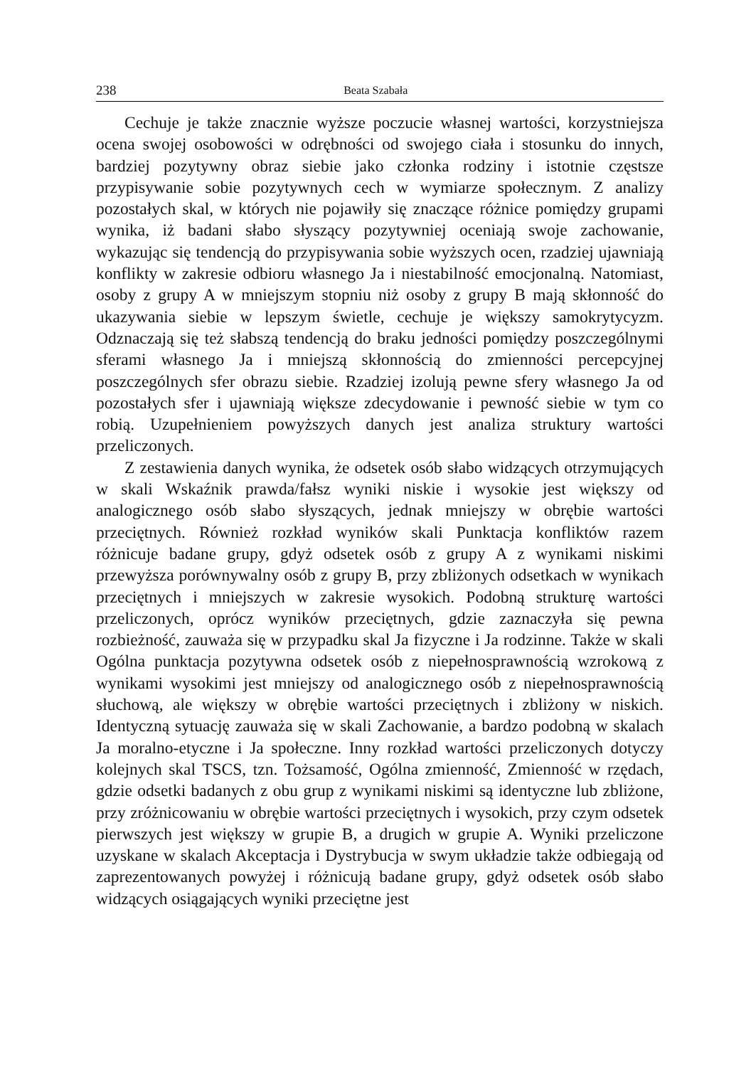238 Beata Szabała
Cechuje je także znacznie wyższe poczucie własnej wartości, korzystniejsza ocena swojej osobowości w odrębności od swojego ciała i stosunku do innych, bardziej pozytywny obraz siebie jako członka rodziny i istotnie częstsze przypisywanie sobie pozytywnych cech w wymiarze społecznym. Z analizy pozostałych skal, w których nie pojawiły się znaczące różnice pomiędzy grupami wynika, iż badani słabo słyszący pozytywniej oceniają swoje zachowanie, wykazując się tendencją do przypisywania sobie wyższych ocen, rzadziej ujawniają konflikty w zakresie odbioru własnego Ja i niestabilność emocjonalną. Natomiast, osoby z grupy A w mniejszym stopniu niż osoby z grupy B mają skłonność do ukazywania siebie w lepszym świetle, cechuje je większy samokrytycyzm. Odznaczają się też słabszą tendencją do braku jedności pomiędzy poszczególnymi sferami własnego Ja i mniejszą skłonnością do zmienności percepcyjnej poszczególnych sfer obrazu siebie. Rzadziej izolują pewne sfery własnego Ja od pozostałych sfer i ujawniają większe zdecydowanie i pewność siebie w tym co robią. Uzupełnieniem powyższych danych jest analiza struktury wartości przeliczonych.
Z zestawienia danych wynika, że odsetek osób słabo widzących otrzymujących w skali Wskaźnik prawda/fałsz wyniki niskie i wysokie jest większy od analogicznego osób słabo słyszących, jednak mniejszy w obrębie wartości przeciętnych. Również rozkład wyników skali Punktacja konfliktów razem różnicuje badane grupy, gdyż odsetek osób z grupy A z wynikami niskimi przewyższa porównywalny osób z grupy B, przy zbliżonych odsetkach w wynikach przeciętnych i mniejszych w zakresie wysokich. Podobną strukturę wartości przeliczonych, oprócz wyników przeciętnych, gdzie zaznaczyła się pewna rozbieżność, zauważa się w przypadku skal Ja fizyczne i Ja rodzinne. Także w skali Ogólna punktacja pozytywna odsetek osób z niepełnosprawnością wzrokową z wynikami wysokimi jest mniejszy od analogicznego osób z niepełnosprawnością słuchową, ale większy w obrębie wartości przeciętnych i zbliżony w niskich. Identyczną sytuację zauważa się w skali Zachowanie, a bardzo podobną w skalach Ja moralno-etyczne i Ja społeczne. Inny rozkład wartości przeliczonych dotyczy kolejnych skal TSCS, tzn. Tożsamość, Ogólna zmienność, Zmienność w rzędach, gdzie odsetki badanych z obu grup z wynikami niskimi są identyczne lub zbliżone, przy zróżnicowaniu w obrębie wartości przeciętnych i wysokich, przy czym odsetek pierwszych jest większy w grupie B, a drugich w grupie A. Wyniki przeliczone uzyskane w skalach Akceptacja i Dystrybucja w swym układzie także odbiegają od zaprezentowanych powyżej i różnicują badane grupy, gdyż odsetek osób słabo widzących osiągających wyniki przeciętne jest